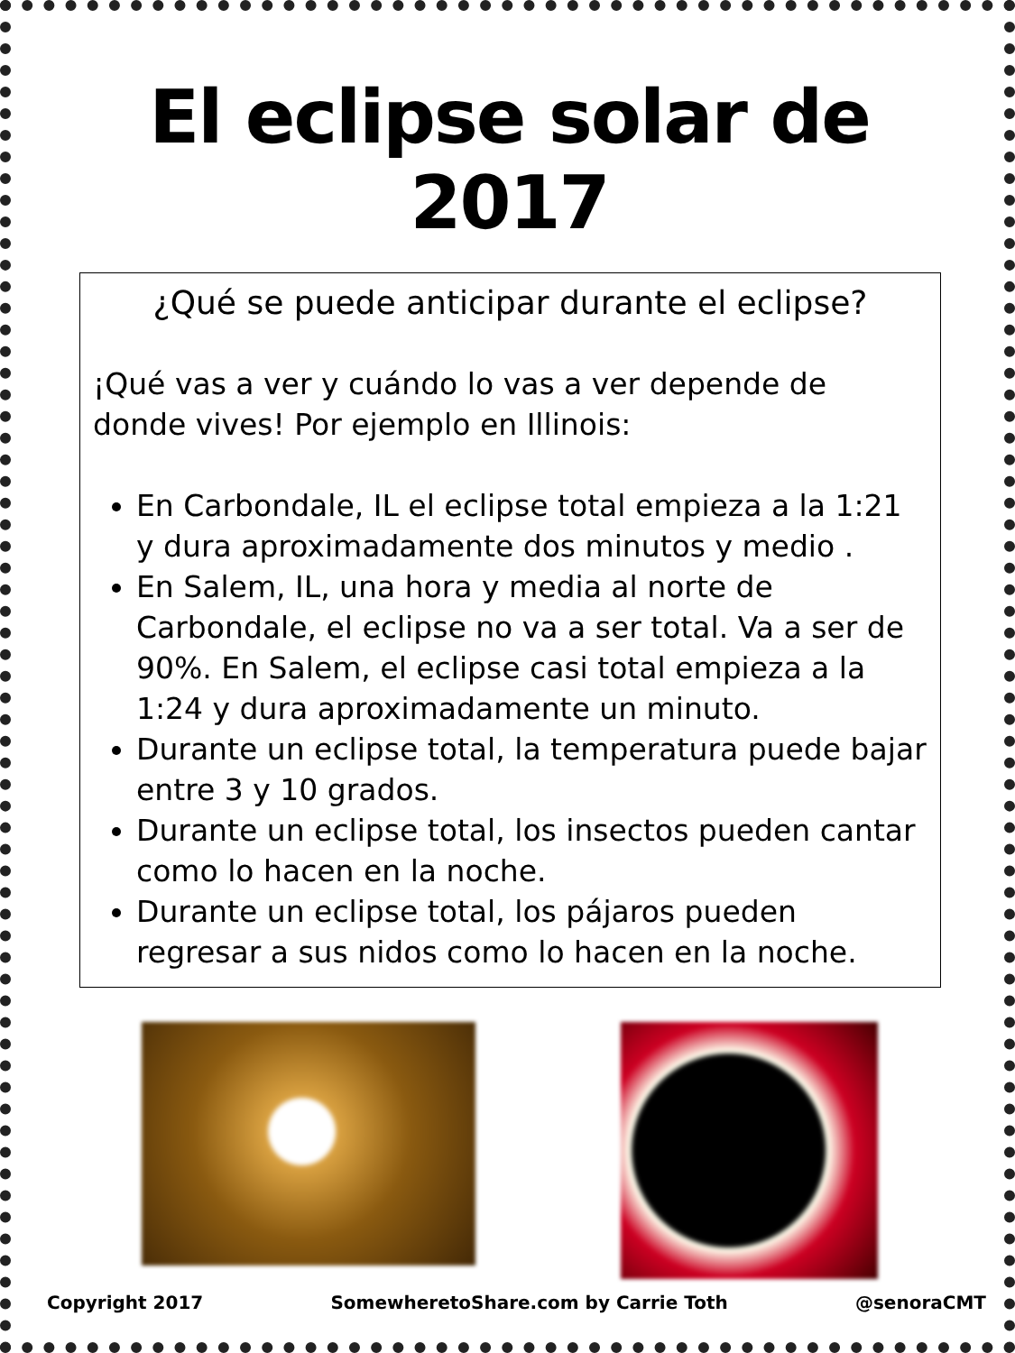El eclipse solar de 2017
¿Qué se puede anticipar durante el eclipse?
¡Qué vas a ver y cuándo lo vas a ver depende de donde vives! Por ejemplo en Illinois:
En Carbondale, IL el eclipse total empieza a la 1:21 y dura aproximadamente dos minutos y medio .
En Salem, IL, una hora y media al norte de Carbondale, el eclipse no va a ser total. Va a ser de 90%. En Salem, el eclipse casi total empieza a la 1:24 y dura aproximadamente un minuto.
Durante un eclipse total, la temperatura puede bajar entre 3 y 10 grados.
Durante un eclipse total, los insectos pueden cantar como lo hacen en la noche.
Durante un eclipse total, los pájaros pueden regresar a sus nidos como lo hacen en la noche.
Copyright 2017 SomewheretoShare.com by Carrie Toth @senoraCMT